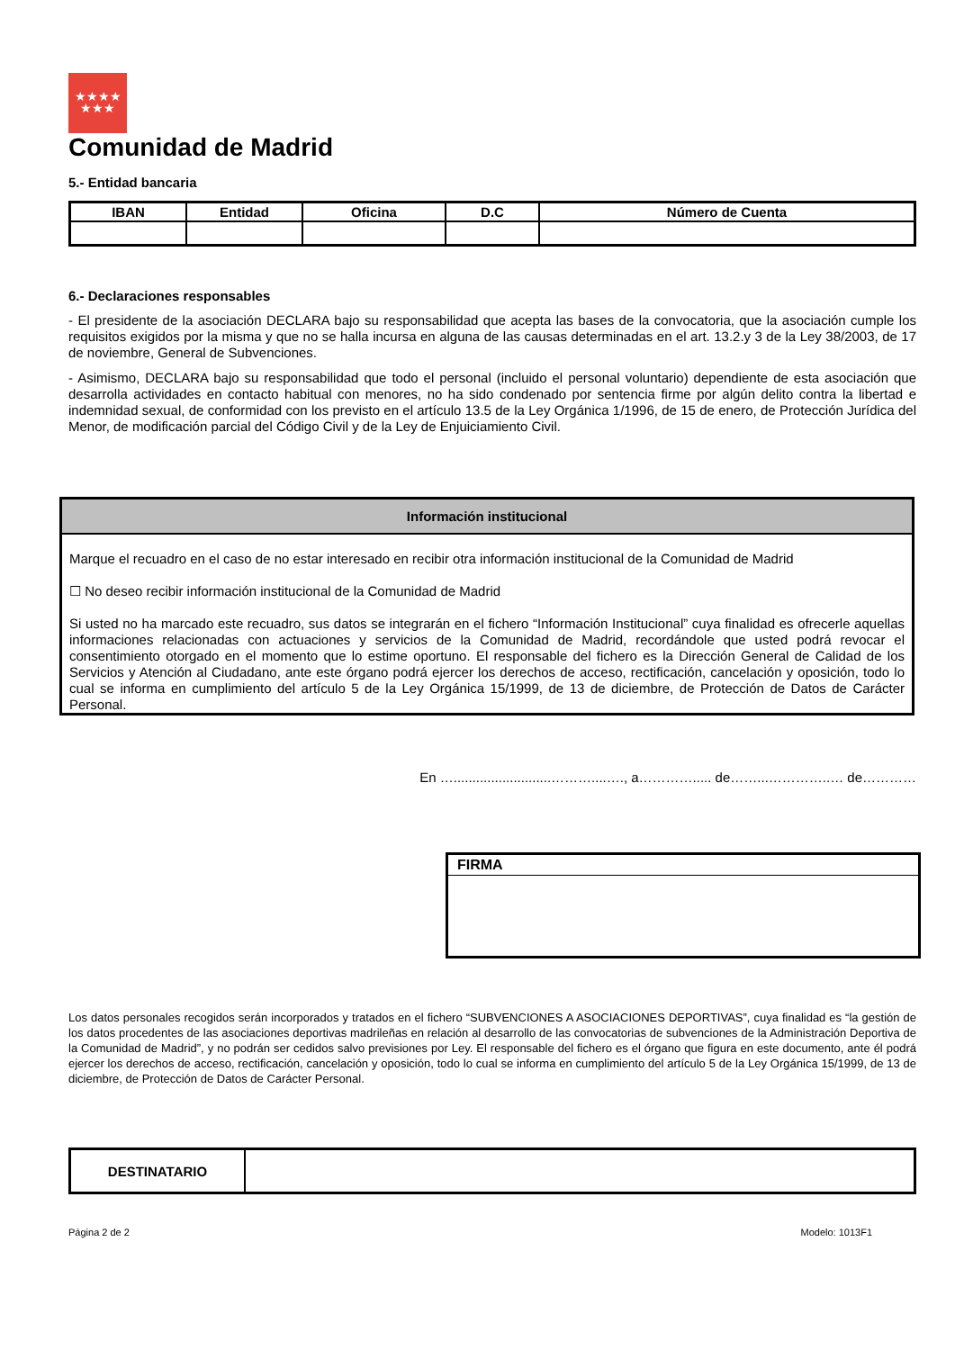★★★★
★★★
Comunidad de Madrid
5.- Entidad bancaria
| IBAN | Entidad | Oficina | D.C | Número de Cuenta |
| --- | --- | --- | --- | --- |
6.- Declaraciones responsables
- El presidente de la asociación DECLARA bajo su responsabilidad que acepta las bases de la convocatoria, que la asociación cumple los requisitos exigidos por la misma y que no se halla incursa en alguna de las causas determinadas en el art. 13.2.y 3 de la Ley 38/2003, de 17 de noviembre, General de Subvenciones.
- Asimismo, DECLARA bajo su responsabilidad que todo el personal (incluido el personal voluntario) dependiente de esta asociación que desarrolla actividades en contacto habitual con menores, no ha sido condenado por sentencia firme por algún delito contra la libertad e indemnidad sexual, de conformidad con los previsto en el artículo 13.5 de la Ley Orgánica 1/1996, de 15 de enero, de Protección Jurídica del Menor, de modificación parcial del Código Civil y de la Ley de Enjuiciamiento Civil.
Información institucional
Marque el recuadro en el caso de no estar interesado en recibir otra información institucional de la Comunidad de Madrid
☐ No deseo recibir información institucional de la Comunidad de Madrid
Si usted no ha marcado este recuadro, sus datos se integrarán en el fichero “Información Institucional” cuya finalidad es ofrecerle aquellas informaciones relacionadas con actuaciones y servicios de la Comunidad de Madrid, recordándole que usted podrá revocar el consentimiento otorgado en el momento que lo estime oportuno. El responsable del fichero es la Dirección General de Calidad de los Servicios y Atención al Ciudadano, ante este órgano podrá ejercer los derechos de acceso, rectificación, cancelación y oposición, todo lo cual se informa en cumplimiento del artículo 5 de la Ley Orgánica 15/1999, de 13 de diciembre, de Protección de Datos de Carácter Personal.
En …..........................………....…., a…………..... de……...…………..… de…………
FIRMA
Los datos personales recogidos serán incorporados y tratados en el fichero “SUBVENCIONES A ASOCIACIONES DEPORTIVAS”, cuya finalidad es “la gestión de los datos procedentes de las asociaciones deportivas madrileñas en relación al desarrollo de las convocatorias de subvenciones de la Administración Deportiva de la Comunidad de Madrid”, y no podrán ser cedidos salvo previsiones por Ley. El responsable del fichero es el órgano que figura en este documento, ante él podrá ejercer los derechos de acceso, rectificación, cancelación y oposición, todo lo cual se informa en cumplimiento del artículo 5 de la Ley Orgánica 15/1999, de 13 de diciembre, de Protección de Datos de Carácter Personal.
| DESTINATARIO | |
Página 2 de 2 Modelo: 1013F1